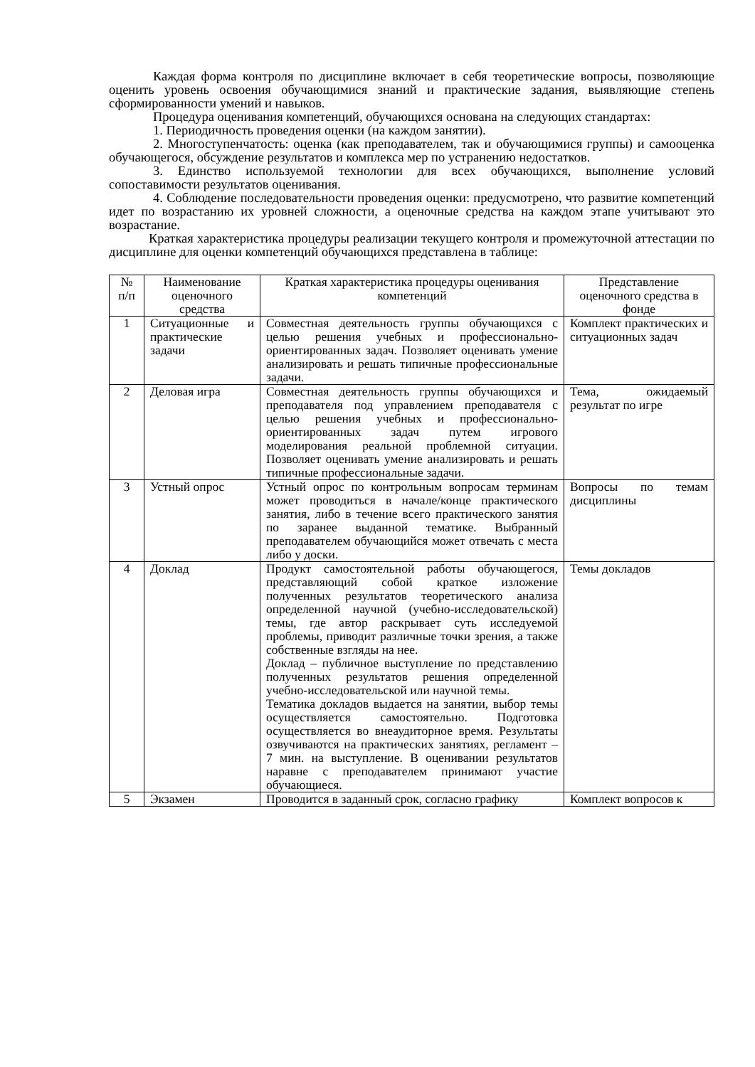Каждая форма контроля по дисциплине включает в себя теоретические вопросы, позволяющие оценить уровень освоения обучающимися знаний и практические задания, выявляющие степень сформированности умений и навыков.
Процедура оценивания компетенций, обучающихся основана на следующих стандартах:
1. Периодичность проведения оценки (на каждом занятии).
2. Многоступенчатость: оценка (как преподавателем, так и обучающимися группы) и самооценка обучающегося, обсуждение результатов и комплекса мер по устранению недостатков.
3. Единство используемой технологии для всех обучающихся, выполнение условий сопоставимости результатов оценивания.
4. Соблюдение последовательности проведения оценки: предусмотрено, что развитие компетенций идет по возрастанию их уровней сложности, а оценочные средства на каждом этапе учитывают это возрастание.
Краткая характеристика процедуры реализации текущего контроля и промежуточной аттестации по дисциплине для оценки компетенций обучающихся представлена в таблице:
| № п/п | Наименование оценочного средства | Краткая характеристика процедуры оценивания компетенций | Представление оценочного средства в фонде |
| 1 | Ситуационные и практические задачи | Совместная деятельность группы обучающихся с целью решения учебных и профессионально-ориентированных задач. Позволяет оценивать умение анализировать и решать типичные профессиональные задачи. | Комплект практических и ситуационных задач |
| 2 | Деловая игра | Совместная деятельность группы обучающихся и преподавателя под управлением преподавателя с целью решения учебных и профессионально-ориентированных задач путем игрового моделирования реальной проблемной ситуации. Позволяет оценивать умение анализировать и решать типичные профессиональные задачи. | Тема, ожидаемый результат по игре |
| 3 | Устный опрос | Устный опрос по контрольным вопросам терминам может проводиться в начале/конце практического занятия, либо в течение всего практического занятия по заранее выданной тематике. Выбранный преподавателем обучающийся может отвечать с места либо у доски. | Вопросы по темам дисциплины |
| 4 | Доклад | Продукт самостоятельной работы обучающегося, представляющий собой краткое изложение полученных результатов теоретического анализа определенной научной (учебно-исследовательской) темы, где автор раскрывает суть исследуемой проблемы, приводит различные точки зрения, а также собственные взгляды на нее. Доклад – публичное выступление по представлению полученных результатов решения определенной учебно-исследовательской или научной темы. Тематика докладов выдается на занятии, выбор темы осуществляется самостоятельно. Подготовка осуществляется во внеаудиторное время. Результаты озвучиваются на практических занятиях, регламент – 7 мин. на выступление. В оценивании результатов наравне с преподавателем принимают участие обучающиеся. | Темы докладов |
| 5 | Экзамен | Проводится в заданный срок, согласно графику | Комплект вопросов к |